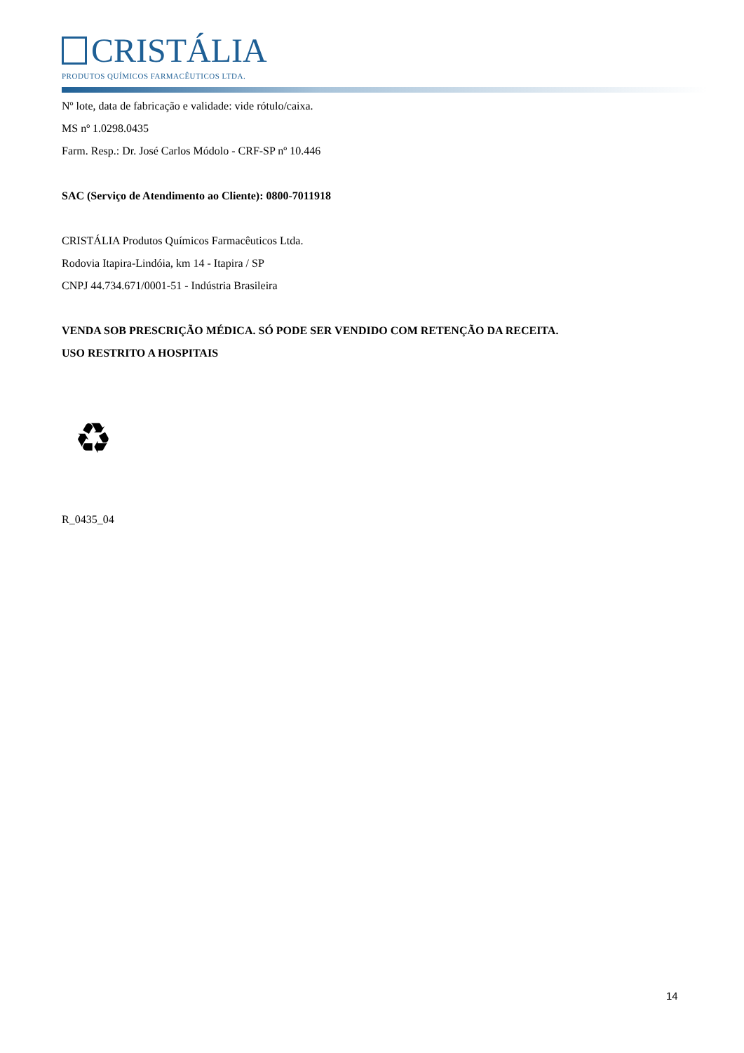CRISTÁLIA
PRODUTOS QUÍMICOS FARMACÊUTICOS LTDA.
Nº lote, data de fabricação e validade: vide rótulo/caixa.
MS nº 1.0298.0435
Farm. Resp.: Dr. José Carlos Módolo - CRF-SP nº 10.446
SAC (Serviço de Atendimento ao Cliente): 0800-7011918
CRISTÁLIA Produtos Químicos Farmacêuticos Ltda.
Rodovia Itapira-Lindóia, km 14 - Itapira / SP
CNPJ 44.734.671/0001-51 - Indústria Brasileira
VENDA SOB PRESCRIÇÃO MÉDICA. SÓ PODE SER VENDIDO COM RETENÇÃO DA RECEITA.
USO RESTRITO A HOSPITAIS
♻
R_0435_04
14